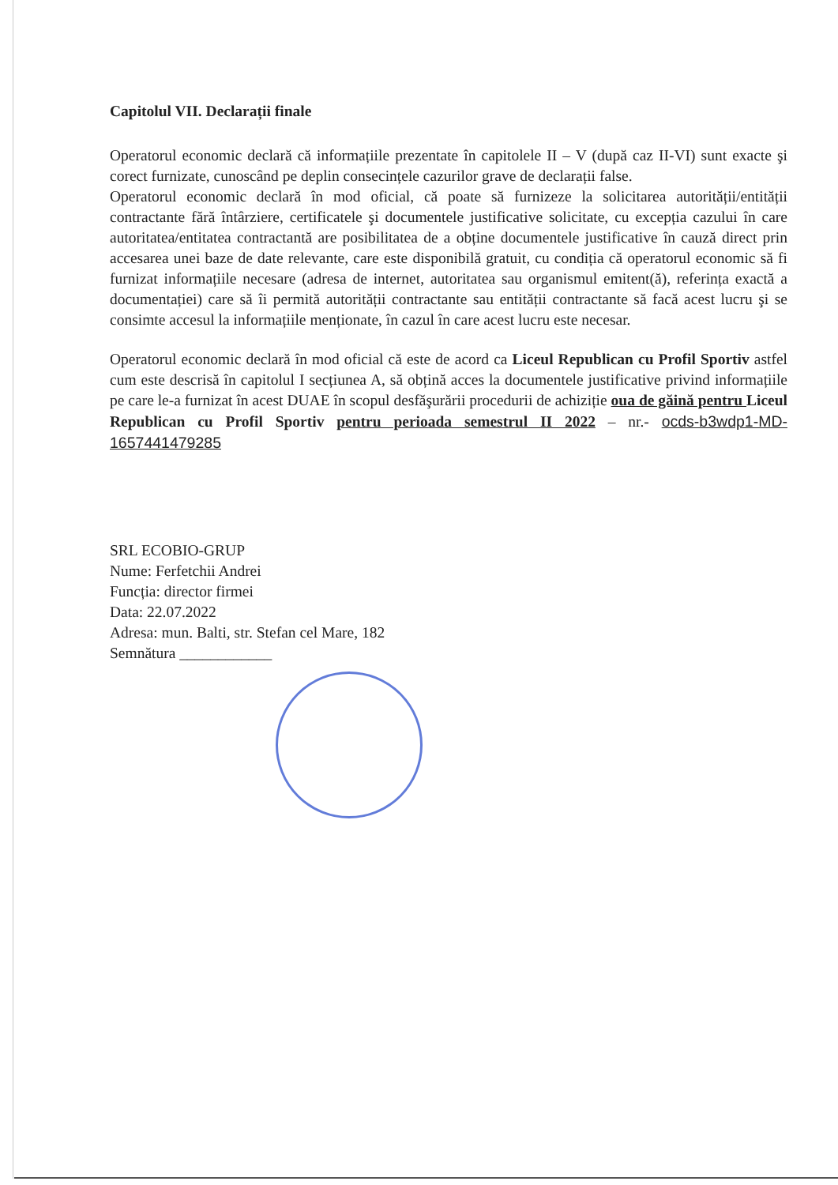Capitolul VII. Declarații finale
Operatorul economic declară că informațiile prezentate în capitolele II – V (după caz II-VI) sunt exacte şi corect furnizate, cunoscând pe deplin consecințele cazurilor grave de declarații false.
Operatorul economic declară în mod oficial, că poate să furnizeze la solicitarea autorității/entității contractante fără întârziere, certificatele şi documentele justificative solicitate, cu excepția cazului în care autoritatea/entitatea contractantă are posibilitatea de a obține documentele justificative în cauză direct prin accesarea unei baze de date relevante, care este disponibilă gratuit, cu condiția că operatorul economic să fi furnizat informațiile necesare (adresa de internet, autoritatea sau organismul emitent(ă), referința exactă a documentației) care să îi permită autorității contractante sau entității contractante să facă acest lucru şi se consimte accesul la informațiile menționate, în cazul în care acest lucru este necesar.
Operatorul economic declară în mod oficial că este de acord ca Liceul Republican cu Profil Sportiv astfel cum este descrisă în capitolul I secțiunea A, să obțină acces la documentele justificative privind informațiile pe care le-a furnizat în acest DUAE în scopul desfăşurării procedurii de achiziție oua de găină pentru Liceul Republican cu Profil Sportiv pentru perioada semestrul II 2022 – nr.- ocds-b3wdp1-MD-1657441479285
SRL ECOBIO-GRUP
Nume: Ferfetchii Andrei
Funcția: director firmei
Data: 22.07.2022
Adresa: mun. Balti, str. Stefan cel Mare, 182
Semnătura ____________